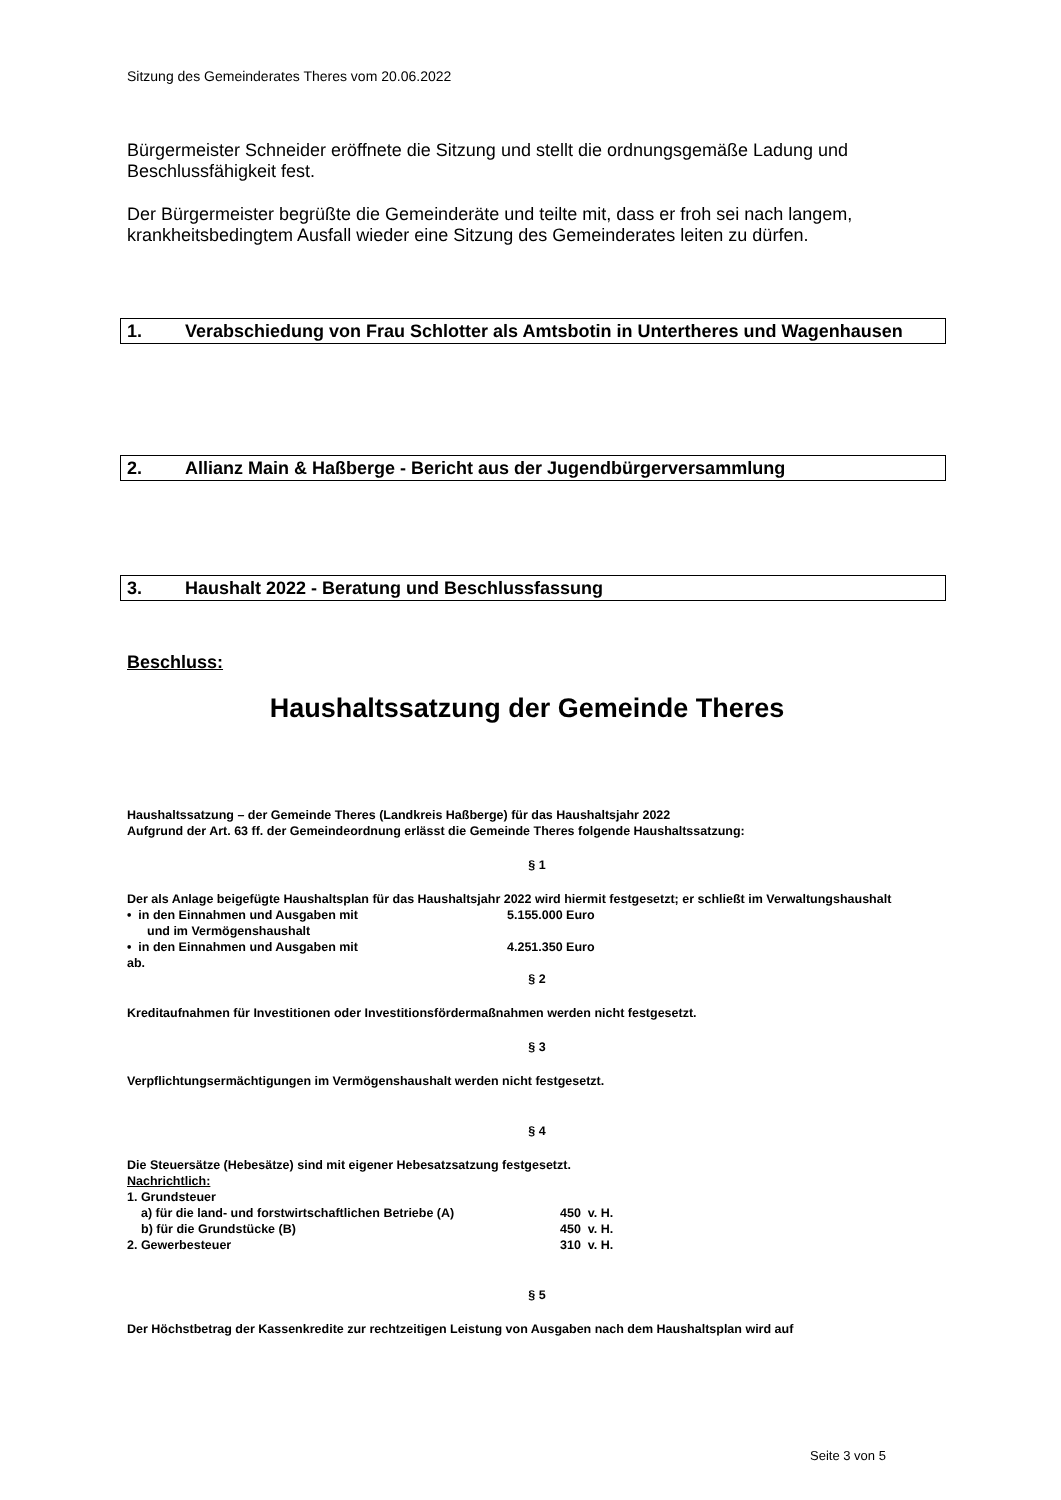Sitzung des Gemeinderates Theres vom 20.06.2022
Bürgermeister Schneider eröffnete die Sitzung und stellt die ordnungsgemäße Ladung und Beschlussfähigkeit fest.
Der Bürgermeister begrüßte die Gemeinderäte und teilte mit, dass er froh sei nach langem, krankheitsbedingtem Ausfall wieder eine Sitzung des Gemeinderates leiten zu dürfen.
1. Verabschiedung von Frau Schlotter als Amtsbotin in Untertheres und Wagenhausen
2. Allianz Main & Haßberge - Bericht aus der Jugendbürgerversammlung
3. Haushalt 2022 - Beratung und Beschlussfassung
Beschluss:
Haushaltssatzung der Gemeinde Theres
Haushaltssatzung – der Gemeinde Theres (Landkreis Haßberge) für das Haushaltsjahr 2022
Aufgrund der Art. 63 ff. der Gemeindeordnung erlässt die Gemeinde Theres folgende Haushaltssatzung:
§ 1
Der als Anlage beigefügte Haushaltsplan für das Haushaltsjahr 2022 wird hiermit festgesetzt; er schließt im Verwaltungshaushalt
• in den Einnahmen und Ausgaben mit 5.155.000 Euro
und im Vermögenshaushalt
• in den Einnahmen und Ausgaben mit 4.251.350 Euro
ab.
§ 2
Kreditaufnahmen für Investitionen oder Investitionsfördermaßnahmen werden nicht festgesetzt.
§ 3
Verpflichtungsermächtigungen im Vermögenshaushalt werden nicht festgesetzt.
§ 4
Die Steuersätze (Hebesätze) sind mit eigener Hebesatzsatzung festgesetzt.
Nachrichtlich:
1. Grundsteuer
a) für die land- und forstwirtschaftlichen Betriebe (A) 450 v. H.
b) für die Grundstücke (B) 450 v. H.
2. Gewerbesteuer 310 v. H.
§ 5
Der Höchstbetrag der Kassenkredite zur rechtzeitigen Leistung von Ausgaben nach dem Haushaltsplan wird auf
Seite 3 von 5